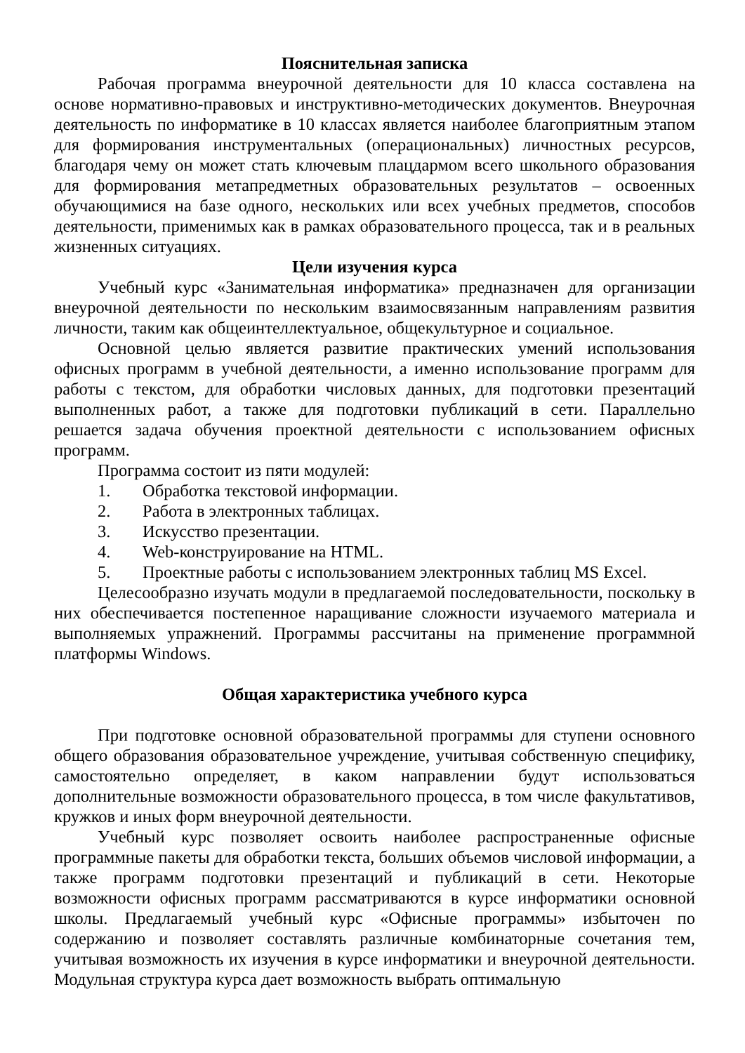Пояснительная записка
Рабочая программа внеурочной деятельности для 10 класса составлена на основе нормативно-правовых и инструктивно-методических документов. Внеурочная деятельность по информатике в 10 классах является наиболее благоприятным этапом для формирования инструментальных (операциональных) личностных ресурсов, благодаря чему он может стать ключевым плацдармом всего школьного образования для формирования метапредметных образовательных результатов – освоенных обучающимися на базе одного, нескольких или всех учебных предметов, способов деятельности, применимых как в рамках образовательного процесса, так и в реальных жизненных ситуациях.
Цели изучения курса
Учебный курс «Занимательная информатика» предназначен для организации внеурочной деятельности по нескольким взаимосвязанным направлениям развития личности, таким как общеинтеллектуальное, общекультурное и социальное.
Основной целью является развитие практических умений использования офисных программ в учебной деятельности, а именно использование программ для работы с текстом, для обработки числовых данных, для подготовки презентаций выполненных работ, а также для подготовки публикаций в сети. Параллельно решается задача обучения проектной деятельности с использованием офисных программ.
Программа состоит из пяти модулей:
1. Обработка текстовой информации.
2. Работа в электронных таблицах.
3. Искусство презентации.
4. Web-конструирование на HTML.
5. Проектные работы с использованием электронных таблиц MS Excel.
Целесообразно изучать модули в предлагаемой последовательности, поскольку в них обеспечивается постепенное наращивание сложности изучаемого материала и выполняемых упражнений. Программы рассчитаны на применение программной платформы Windows.
Общая характеристика учебного курса
При подготовке основной образовательной программы для ступени основного общего образования образовательное учреждение, учитывая собственную специфику, самостоятельно определяет, в каком направлении будут использоваться дополнительные возможности образовательного процесса, в том числе факультативов, кружков и иных форм внеурочной деятельности.
Учебный курс позволяет освоить наиболее распространенные офисные программные пакеты для обработки текста, больших объемов числовой информации, а также программ подготовки презентаций и публикаций в сети. Некоторые возможности офисных программ рассматриваются в курсе информатики основной школы. Предлагаемый учебный курс «Офисные программы» избыточен по содержанию и позволяет составлять различные комбинаторные сочетания тем, учитывая возможность их изучения в курсе информатики и внеурочной деятельности. Модульная структура курса дает возможность выбрать оптимальную